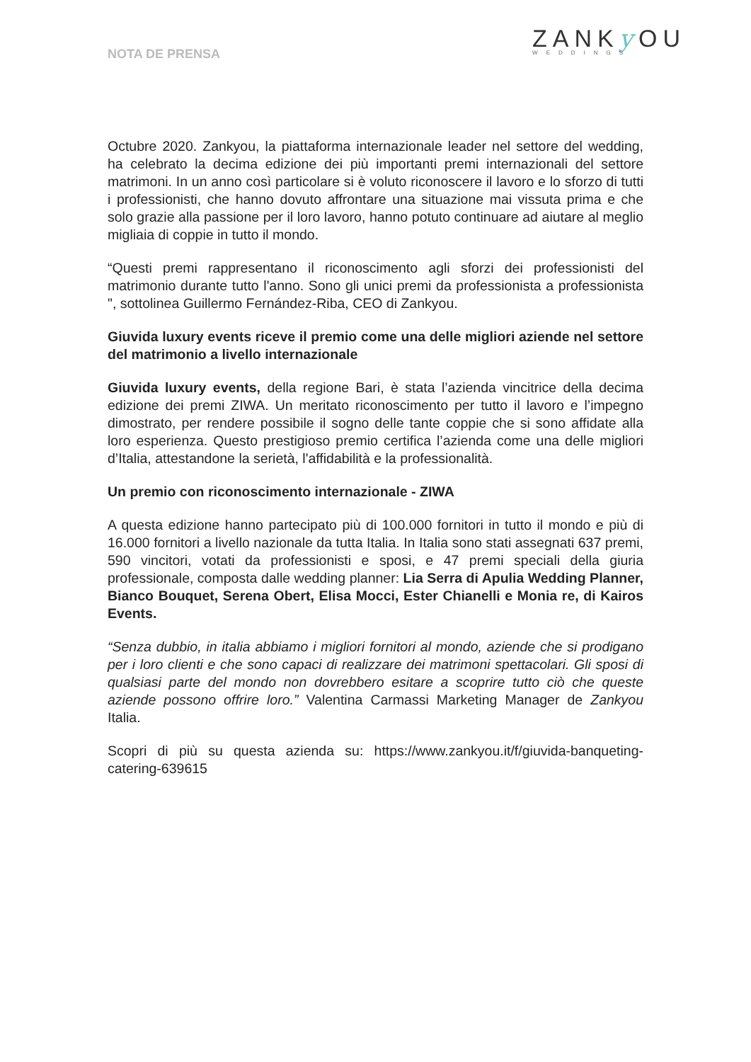NOTA DE PRENSA
ZANKy OU
WEDDINGS
Octubre 2020. Zankyou, la piattaforma internazionale leader nel settore del wedding, ha celebrato la decima edizione dei più importanti premi internazionali del settore matrimoni. In un anno così particolare si è voluto riconoscere il lavoro e lo sforzo di tutti i professionisti, che hanno dovuto affrontare una situazione mai vissuta prima e che solo grazie alla passione per il loro lavoro, hanno potuto continuare ad aiutare al meglio migliaia di coppie in tutto il mondo.
“Questi premi rappresentano il riconoscimento agli sforzi dei professionisti del matrimonio durante tutto l'anno. Sono gli unici premi da professionista a professionista ", sottolinea Guillermo Fernández-Riba, CEO di Zankyou.
Giuvida luxury events riceve il premio come una delle migliori aziende nel settore del matrimonio a livello internazionale
Giuvida luxury events, della regione Bari, è stata l’azienda vincitrice della decima edizione dei premi ZIWA. Un meritato riconoscimento per tutto il lavoro e l’impegno dimostrato, per rendere possibile il sogno delle tante coppie che si sono affidate alla loro esperienza. Questo prestigioso premio certifica l’azienda come una delle migliori d’Italia, attestandone la serietà, l'affidabilità e la professionalità.
Un premio con riconoscimento internazionale - ZIWA
A questa edizione hanno partecipato più di 100.000 fornitori in tutto il mondo e più di 16.000 fornitori a livello nazionale da tutta Italia. In Italia sono stati assegnati 637 premi, 590 vincitori, votati da professionisti e sposi, e 47 premi speciali della giuria professionale, composta dalle wedding planner: Lia Serra di Apulia Wedding Planner, Bianco Bouquet, Serena Obert, Elisa Mocci, Ester Chianelli e Monia re, di Kairos Events.
“Senza dubbio, in italia abbiamo i migliori fornitori al mondo, aziende che si prodigano per i loro clienti e che sono capaci di realizzare dei matrimoni spettacolari. Gli sposi di qualsiasi parte del mondo non dovrebbero esitare a scoprire tutto ciò che queste aziende possono offrire loro.” Valentina Carmassi Marketing Manager de Zankyou Italia.
Scopri di più su questa azienda su: https://www.zankyou.it/f/giuvida-banqueting-catering-639615